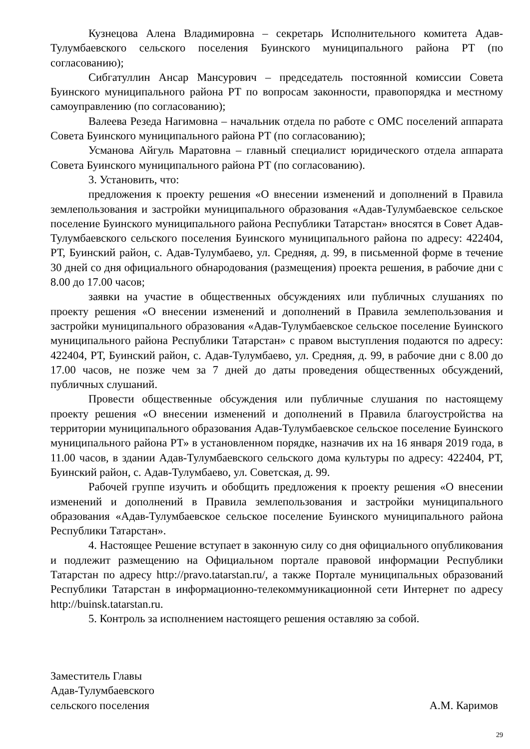Кузнецова Алена Владимировна – секретарь Исполнительного комитета Адав-Тулумбаевского сельского поселения Буинского муниципального района РТ (по согласованию);
Сибгатуллин Ансар Мансурович – председатель постоянной комиссии Совета Буинского муниципального района РТ по вопросам законности, правопорядка и местному самоуправлению (по согласованию);
Валеева Резеда Нагимовна – начальник отдела по работе с ОМС поселений аппарата Совета Буинского муниципального района РТ (по согласованию);
Усманова Айгуль Маратовна – главный специалист юридического отдела аппарата Совета Буинского муниципального района РТ (по согласованию).
3. Установить, что:
предложения к проекту решения «О внесении изменений и дополнений в Правила землепользования и застройки муниципального образования «Адав-Тулумбаевское сельское поселение Буинского муниципального района Республики Татарстан» вносятся в Совет Адав-Тулумбаевского сельского поселения Буинского муниципального района по адресу: 422404, РТ, Буинский район, с. Адав-Тулумбаево, ул. Средняя, д. 99, в письменной форме в течение 30 дней со дня официального обнародования (размещения) проекта решения, в рабочие дни с 8.00 до 17.00 часов;
заявки на участие в общественных обсуждениях или публичных слушаниях по проекту решения «О внесении изменений и дополнений в Правила землепользования и застройки муниципального образования «Адав-Тулумбаевское сельское поселение Буинского муниципального района Республики Татарстан» с правом выступления подаются по адресу: 422404, РТ, Буинский район, с. Адав-Тулумбаево, ул. Средняя, д. 99, в рабочие дни с 8.00 до 17.00 часов, не позже чем за 7 дней до даты проведения общественных обсуждений, публичных слушаний.
Провести общественные обсуждения или публичные слушания по настоящему проекту решения «О внесении изменений и дополнений в Правила благоустройства на территории муниципального образования Адав-Тулумбаевское сельское поселение Буинского муниципального района РТ» в установленном порядке, назначив их на 16 января 2019 года, в 11.00 часов, в здании Адав-Тулумбаевского сельского дома культуры по адресу: 422404, РТ, Буинский район, с. Адав-Тулумбаево, ул. Советская, д. 99.
Рабочей группе изучить и обобщить предложения к проекту решения «О внесении изменений и дополнений в Правила землепользования и застройки муниципального образования «Адав-Тулумбаевское сельское поселение Буинского муниципального района Республики Татарстан».
4. Настоящее Решение вступает в законную силу со дня официального опубликования и подлежит размещению на Официальном портале правовой информации Республики Татарстан по адресу http://pravo.tatarstan.ru/, а также Портале муниципальных образований Республики Татарстан в информационно-телекоммуникационной сети Интернет по адресу http://buinsk.tatarstan.ru.
5. Контроль за исполнением настоящего решения оставляю за собой.
Заместитель Главы
Адав-Тулумбаевского
сельского поселения
А.М. Каримов
29